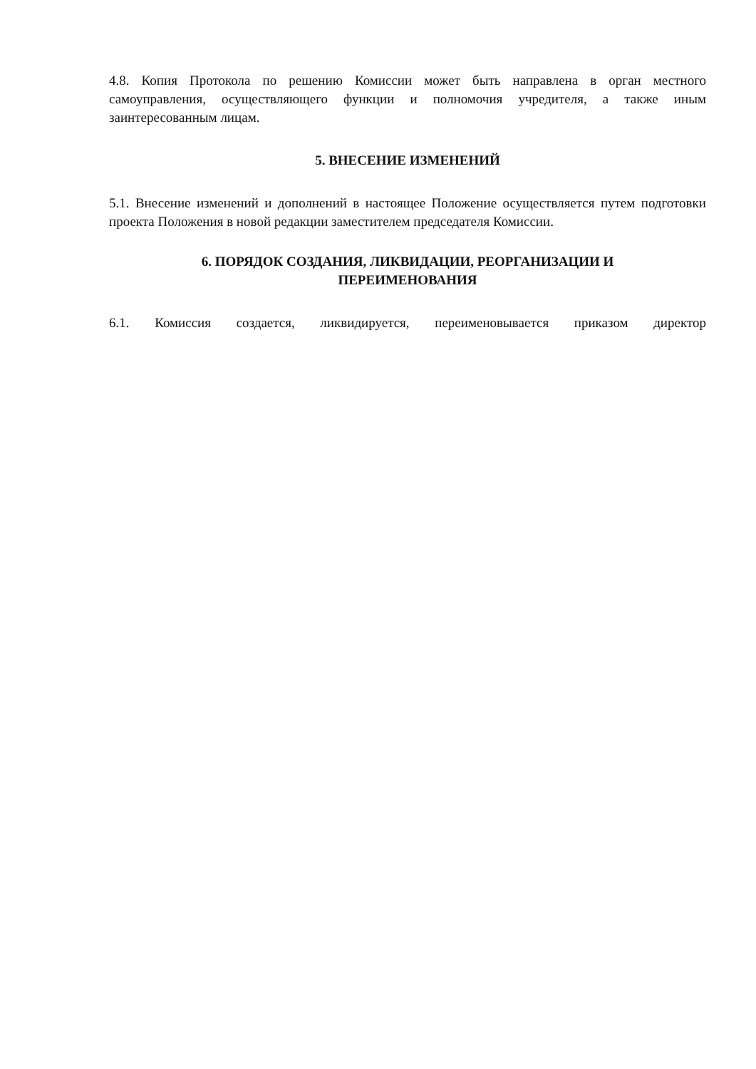4.8. Копия Протокола по решению Комиссии может быть направлена в орган местного самоуправления, осуществляющего функции и полномочия учредителя, а также иным заинтересованным лицам.
5. ВНЕСЕНИЕ ИЗМЕНЕНИЙ
5.1. Внесение изменений и дополнений в настоящее Положение осуществляется путем подготовки проекта Положения в новой редакции заместителем председателя Комиссии.
6. ПОРЯДОК СОЗДАНИЯ, ЛИКВИДАЦИИ, РЕОРГАНИЗАЦИИ И
ПЕРЕИМЕНОВАНИЯ
6.1. Комиссия создается, ликвидируется, переименовывается приказом директор